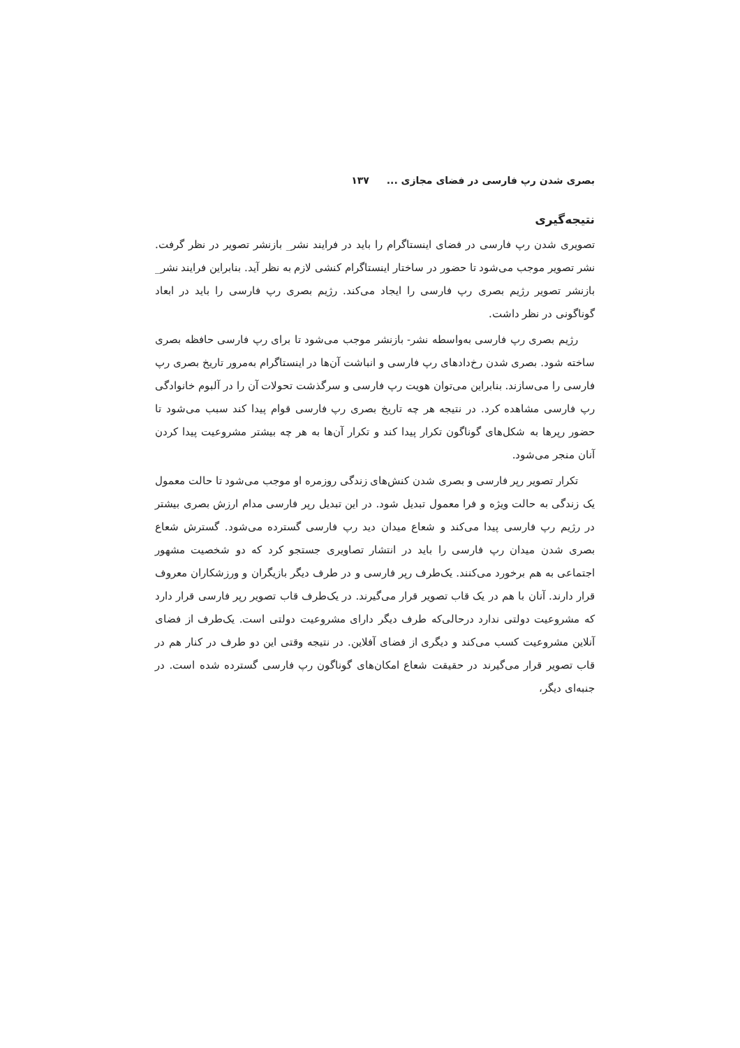بصری شدن رپ فارسی در فضای مجازی ... ۱۳۷
نتیجه‌گیری
تصویری شدن رپ فارسی در فضای اینستاگرام را باید در فرایند نشر_ بازنشر تصویر در نظر گرفت. نشر تصویر موجب می‌شود تا حضور در ساختار اینستاگرام کنشی لازم به نظر آید. بنابراین فرایند نشر_ بازنشر تصویر رژیم بصری رپ فارسی را ایجاد می‌کند. رژیم بصری رپ فارسی را باید در ابعاد گوناگونی در نظر داشت.
رژیم بصری رپ فارسی به‌واسطه نشر- بازنشر موجب می‌شود تا برای رپ فارسی حافظه بصری ساخته شود. بصری شدن رخ‌دادهای رپ فارسی و انباشت آن‌ها در اینستاگرام به‌مرور تاریخ بصری رپ فارسی را می‌سازند. بنابراین می‌توان هویت رپ فارسی و سرگذشت تحولات آن را در آلبوم خانوادگی رپ فارسی مشاهده کرد. در نتیجه هر چه تاریخ بصری رپ فارسی قوام پیدا کند سبب می‌شود تا حضور رپرها به شکل‌های گوناگون تکرار پیدا کند و تکرار آن‌ها به هر چه بیشتر مشروعیت پیدا کردن آنان منجر می‌شود.
تکرار تصویر رپر فارسی و بصری شدن کنش‌های زندگی روزمره او موجب می‌شود تا حالت معمول یک زندگی به حالت ویژه و فرا معمول تبدیل شود. در این تبدیل رپر فارسی مدام ارزش بصری بیشتر در رژیم رپ فارسی پیدا می‌کند و شعاع میدان دید رپ فارسی گسترده می‌شود. گسترش شعاع بصری شدن میدان رپ فارسی را باید در انتشار تصاویری جستجو کرد که دو شخصیت مشهور اجتماعی به هم برخورد می‌کنند. یک‌طرف رپر فارسی و در طرف دیگر بازیگران و ورزشکاران معروف قرار دارند. آنان با هم در یک قاب تصویر قرار می‌گیرند. در یک‌طرف قاب تصویر رپر فارسی قرار دارد که مشروعیت دولتی ندارد درحالی‌که طرف دیگر دارای مشروعیت دولتی است. یک‌طرف از فضای آنلاین مشروعیت کسب می‌کند و دیگری از فضای آفلاین. در نتیجه وقتی این دو طرف در کنار هم در قاب تصویر قرار می‌گیرند در حقیقت شعاع امکان‌های گوناگون رپ فارسی گسترده شده است. در جنبه‌ای دیگر،